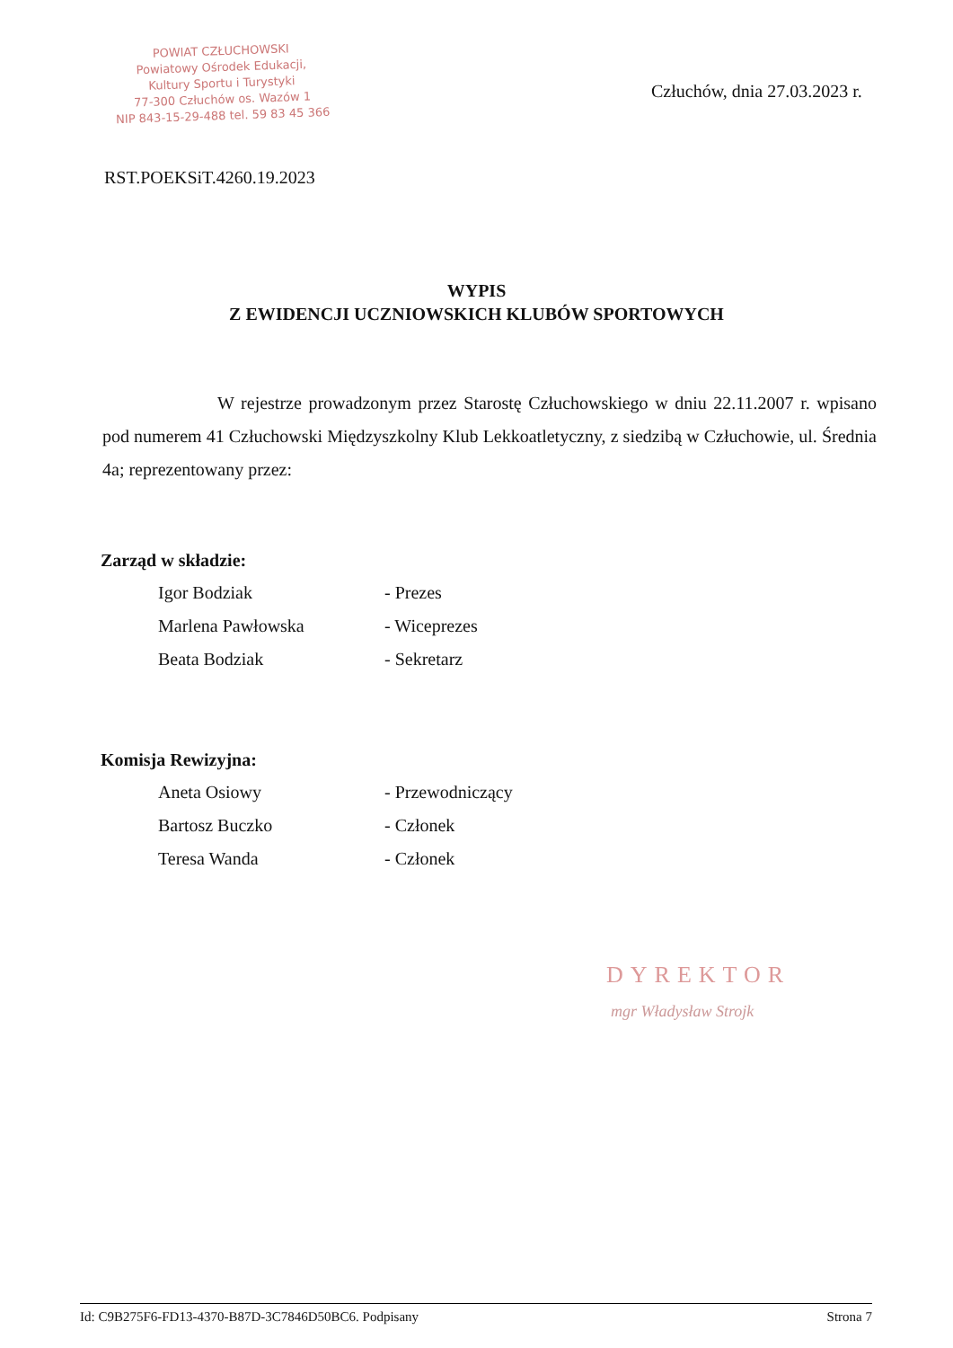POWIAT CZŁUCHOWSKI
Powiatowy Ośrodek Edukacji,
Kultury Sportu i Turystyki
77-300 Człuchów os. Wazów 1
NIP 843-15-29-488 tel. 59 83 45 366
Człuchów, dnia 27.03.2023 r.
RST.POEKSiT.4260.19.2023
WYPIS
Z EWIDENCJI UCZNIOWSKICH KLUBÓW SPORTOWYCH
W rejestrze prowadzonym przez Starostę Człuchowskiego w dniu 22.11.2007 r. wpisano pod numerem 41 Człuchowski Międzyszkolny Klub Lekkoatletyczny, z siedzibą w Człuchowie, ul. Średnia 4a; reprezentowany przez:
Zarząd w składzie:
Igor Bodziak - Prezes
Marlena Pawłowska - Wiceprezes
Beata Bodziak - Sekretarz
Komisja Rewizyjna:
Aneta Osiowy - Przewodniczący
Bartosz Buczko - Członek
Teresa Wanda - Członek
DYREKTOR
mgr Władysław Strojk
Id: C9B275F6-FD13-4370-B87D-3C7846D50BC6. Podpisany Strona 7